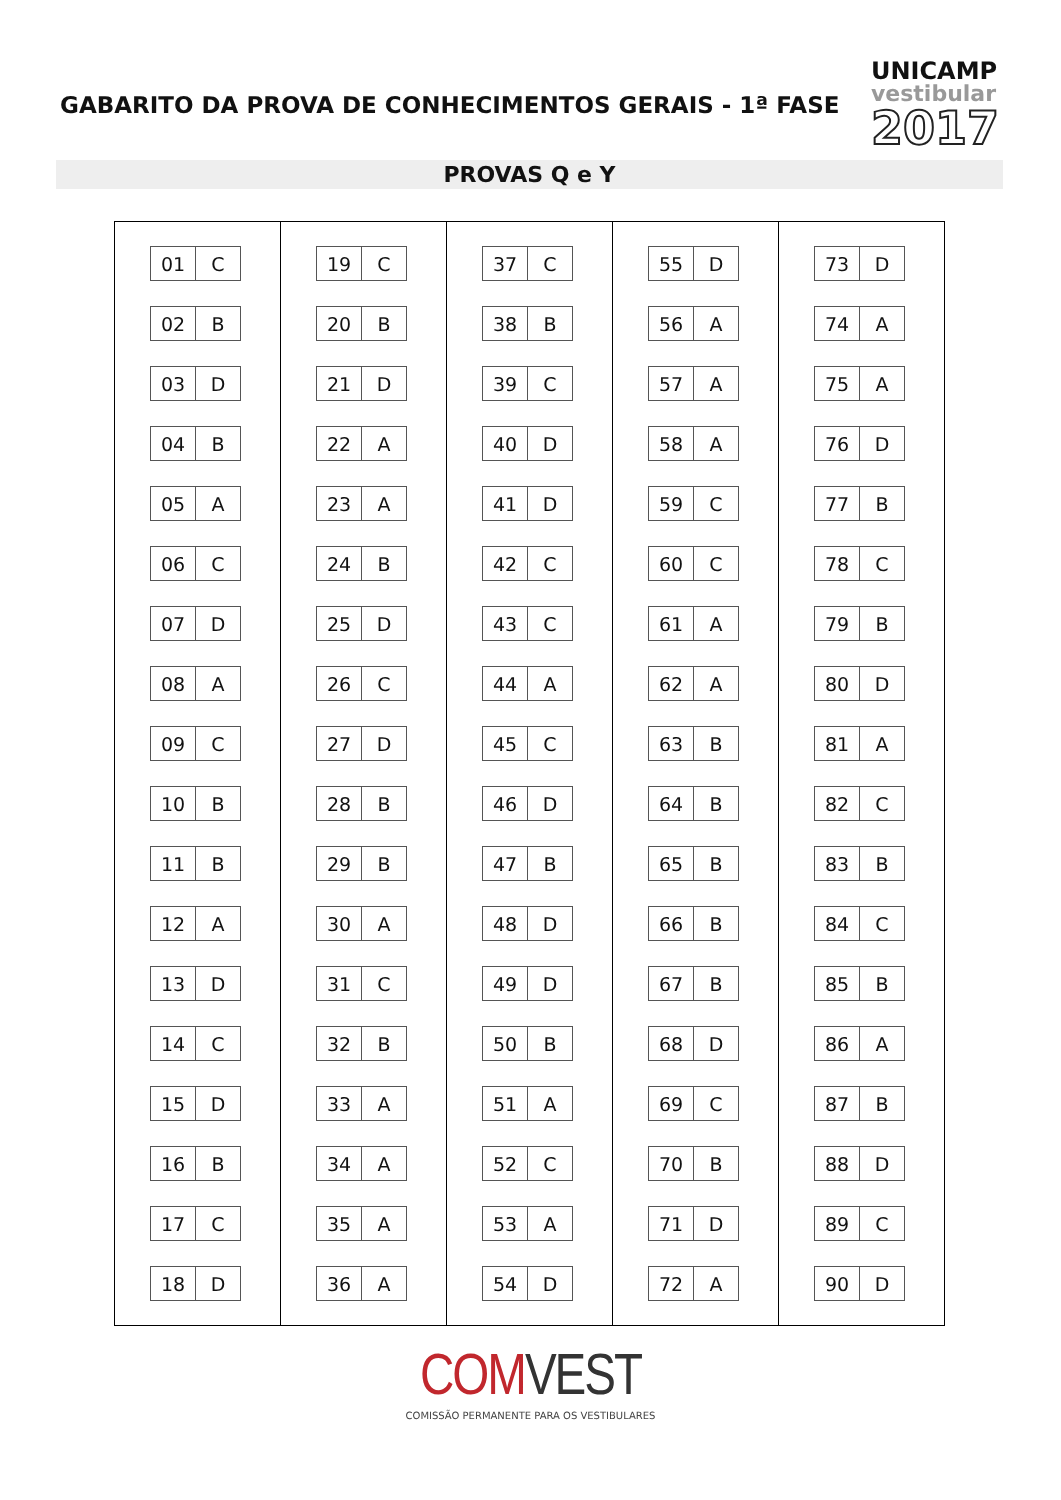GABARITO DA PROVA DE CONHECIMENTOS GERAIS - 1ª FASE
UNICAMP
vestibular
2017
PROVAS Q e Y
| 01 | C |
| 02 | B |
| 03 | D |
| 04 | B |
| 05 | A |
| 06 | C |
| 07 | D |
| 08 | A |
| 09 | C |
| 10 | B |
| 11 | B |
| 12 | A |
| 13 | D |
| 14 | C |
| 15 | D |
| 16 | B |
| 17 | C |
| 18 | D |
| 19 | C |
| 20 | B |
| 21 | D |
| 22 | A |
| 23 | A |
| 24 | B |
| 25 | D |
| 26 | C |
| 27 | D |
| 28 | B |
| 29 | B |
| 30 | A |
| 31 | C |
| 32 | B |
| 33 | A |
| 34 | A |
| 35 | A |
| 36 | A |
| 37 | C |
| 38 | B |
| 39 | C |
| 40 | D |
| 41 | D |
| 42 | C |
| 43 | C |
| 44 | A |
| 45 | C |
| 46 | D |
| 47 | B |
| 48 | D |
| 49 | D |
| 50 | B |
| 51 | A |
| 52 | C |
| 53 | A |
| 54 | D |
| 55 | D |
| 56 | A |
| 57 | A |
| 58 | A |
| 59 | C |
| 60 | C |
| 61 | A |
| 62 | A |
| 63 | B |
| 64 | B |
| 65 | B |
| 66 | B |
| 67 | B |
| 68 | D |
| 69 | C |
| 70 | B |
| 71 | D |
| 72 | A |
| 73 | D |
| 74 | A |
| 75 | A |
| 76 | D |
| 77 | B |
| 78 | C |
| 79 | B |
| 80 | D |
| 81 | A |
| 82 | C |
| 83 | B |
| 84 | C |
| 85 | B |
| 86 | A |
| 87 | B |
| 88 | D |
| 89 | C |
| 90 | D |
COMVEST
COMISSÃO PERMANENTE PARA OS VESTIBULARES